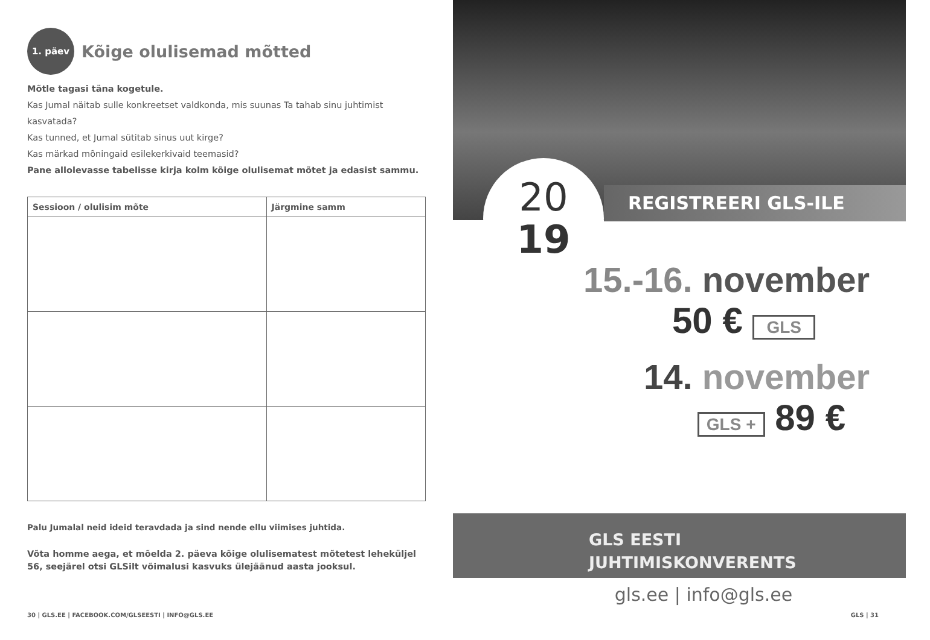1. päev
Kõige olulisemad mõtted
Mõtle tagasi täna kogetule.
Kas Jumal näitab sulle konkreetset valdkonda, mis suunas Ta tahab sinu juhtimist kasvatada?
Kas tunned, et Jumal sütitab sinus uut kirge?
Kas märkad mõningaid esilekerkivaid teemasid?
Pane allolevasse tabelisse kirja kolm kõige olulisemat mõtet ja edasist sammu.
| Sessioon / olulisim mõte | Järgmine samm |
| --- | --- |
Palu Jumalal neid ideid teravdada ja sind nende ellu viimises juhtida.
Võta homme aega, et mõelda 2. päeva kõige olulisematest mõtetest leheküljel 56, seejärel otsi GLSilt võimalusi kasvuks ülejäänud aasta jooksul.
30 | GLS.EE | FACEBOOK.COM/GLSEESTI | INFO@GLS.EE
REGISTREERI GLS-ILE
20
19
15.-16. november
50 € GLS
14. november
GLS + 89 €
GLS EESTI
JUHTIMISKONVERENTS
gls.ee | info@gls.ee
GLS | 31